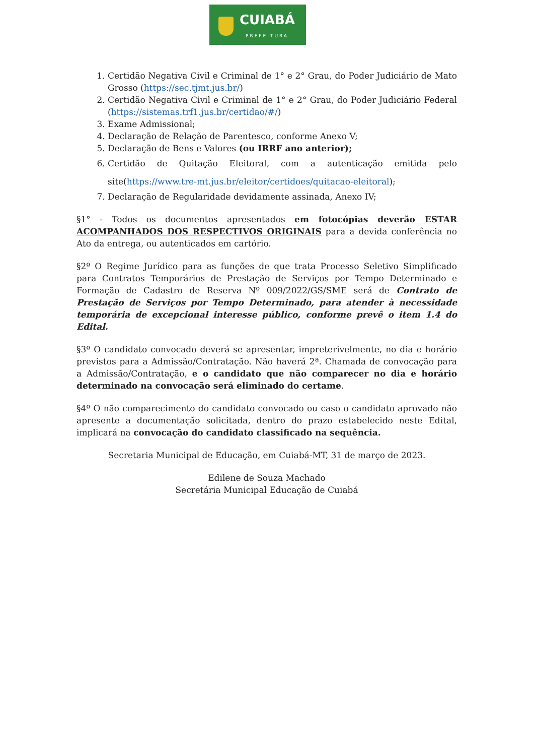CUIABÁ
PREFEITURA
1. Certidão Negativa Civil e Criminal de 1° e 2° Grau, do Poder Judiciário de Mato Grosso (https://sec.tjmt.jus.br/)
2. Certidão Negativa Civil e Criminal de 1° e 2° Grau, do Poder Judiciário Federal (https://sistemas.trf1.jus.br/certidao/#/)
3. Exame Admissional;
4. Declaração de Relação de Parentesco, conforme Anexo V;
5. Declaração de Bens e Valores (ou IRRF ano anterior);
6. Certidão de Quitação Eleitoral, com a autenticação emitida pelo site(https://www.tre-mt.jus.br/eleitor/certidoes/quitacao-eleitoral);
7. Declaração de Regularidade devidamente assinada, Anexo IV;
§1° - Todos os documentos apresentados em fotocópias deverão ESTAR ACOMPANHADOS DOS RESPECTIVOS ORIGINAIS para a devida conferência no Ato da entrega, ou autenticados em cartório.
§2º O Regime Jurídico para as funções de que trata Processo Seletivo Simplificado para Contratos Temporários de Prestação de Serviços por Tempo Determinado e Formação de Cadastro de Reserva Nº 009/2022/GS/SME será de Contrato de Prestação de Serviços por Tempo Determinado, para atender à necessidade temporária de excepcional interesse público, conforme prevê o item 1.4 do Edital.
§3º O candidato convocado deverá se apresentar, impreterivelmente, no dia e horário previstos para a Admissão/Contratação. Não haverá 2ª. Chamada de convocação para a Admissão/Contratação, e o candidato que não comparecer no dia e horário determinado na convocação será eliminado do certame.
§4º O não comparecimento do candidato convocado ou caso o candidato aprovado não apresente a documentação solicitada, dentro do prazo estabelecido neste Edital, implicará na convocação do candidato classificado na sequência.
Secretaria Municipal de Educação, em Cuiabá-MT, 31 de março de 2023.
Edilene de Souza Machado
Secretária Municipal Educação de Cuiabá